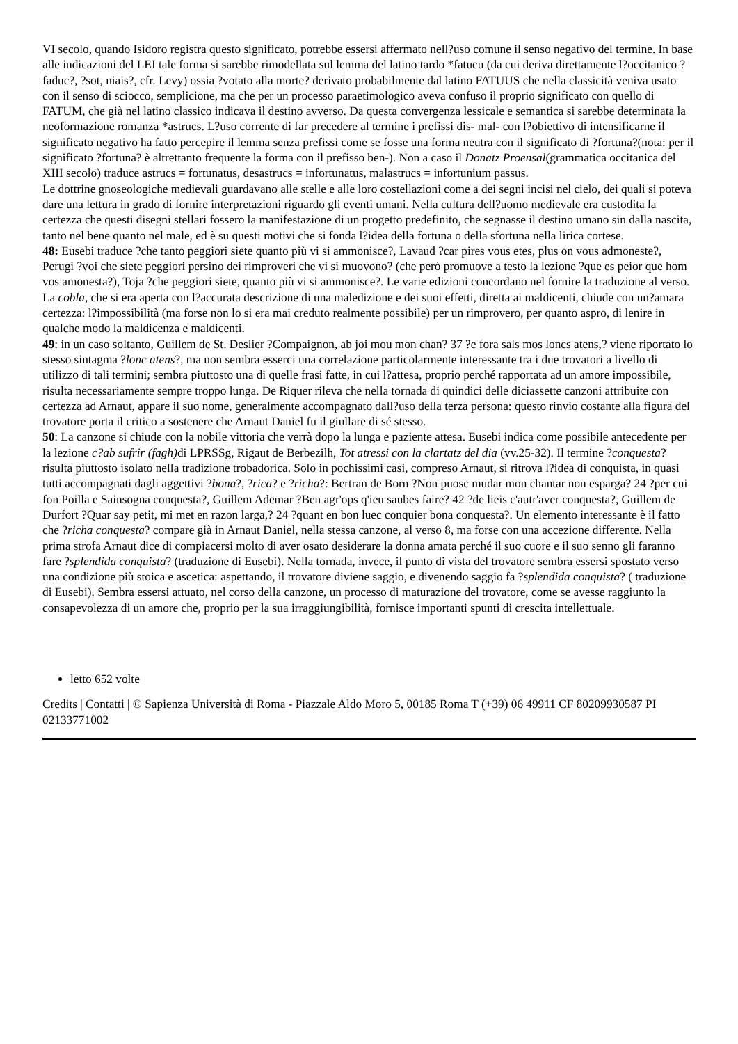VI secolo, quando Isidoro registra questo significato, potrebbe essersi affermato nell?uso comune il senso negativo del termine. In base alle indicazioni del LEI tale forma si sarebbe rimodellata sul lemma del latino tardo *fatucu (da cui deriva direttamente l?occitanico ?faduc?, ?sot, niais?, cfr. Levy) ossia ?votato alla morte? derivato probabilmente dal latino FATUUS che nella classicità veniva usato con il senso di sciocco, semplicione, ma che per un processo paraetimologico aveva confuso il proprio significato con quello di FATUM, che già nel latino classico indicava il destino avverso. Da questa convergenza lessicale e semantica si sarebbe determinata la neoformazione romanza *astrucs. L?uso corrente di far precedere al termine i prefissi dis- mal- con l?obiettivo di intensificarne il significato negativo ha fatto percepire il lemma senza prefissi come se fosse una forma neutra con il significato di ?fortuna?(nota: per il significato ?fortuna? è altrettanto frequente la forma con il prefisso ben-). Non a caso il Donatz Proensal(grammatica occitanica del XIII secolo) traduce astrucs = fortunatus, desastrucs = infortunatus, malastrucs = infortunium passus.
Le dottrine gnoseologiche medievali guardavano alle stelle e alle loro costellazioni come a dei segni incisi nel cielo, dei quali si poteva dare una lettura in grado di fornire interpretazioni riguardo gli eventi umani. Nella cultura dell?uomo medievale era custodita la certezza che questi disegni stellari fossero la manifestazione di un progetto predefinito, che segnasse il destino umano sin dalla nascita, tanto nel bene quanto nel male, ed è su questi motivi che si fonda l?idea della fortuna o della sfortuna nella lirica cortese.
48: Eusebi traduce ?che tanto peggiori siete quanto più vi si ammonisce?, Lavaud ?car pires vous etes, plus on vous admoneste?, Perugi ?voi che siete peggiori persino dei rimproveri che vi si muovono? (che però promuove a testo la lezione ?que es peior que hom vos amonesta?), Toja ?che peggiori siete, quanto più vi si ammonisce?. Le varie edizioni concordano nel fornire la traduzione al verso. La cobla, che si era aperta con l?accurata descrizione di una maledizione e dei suoi effetti, diretta ai maldicenti, chiude con un?amara certezza: l?impossibilità (ma forse non lo si era mai creduto realmente possibile) per un rimprovero, per quanto aspro, di lenire in qualche modo la maldicenza e maldicenti.
49: in un caso soltanto, Guillem de St. Deslier ?Compaignon, ab joi mou mon chan? 37 ?e fora sals mos loncs atens,? viene riportato lo stesso sintagma ?lonc atens?, ma non sembra esserci una correlazione particolarmente interessante tra i due trovatori a livello di utilizzo di tali termini; sembra piuttosto una di quelle frasi fatte, in cui l?attesa, proprio perché rapportata ad un amore impossibile, risulta necessariamente sempre troppo lunga. De Riquer rileva che nella tornada di quindici delle diciassette canzoni attribuite con certezza ad Arnaut, appare il suo nome, generalmente accompagnato dall?uso della terza persona: questo rinvio costante alla figura del trovatore porta il critico a sostenere che Arnaut Daniel fu il giullare di sé stesso.
50: La canzone si chiude con la nobile vittoria che verrà dopo la lunga e paziente attesa. Eusebi indica come possibile antecedente per la lezione c?ab sufrir (fagh) di LPRSSg, Rigaut de Berbezilh, Tot atressi con la clartatz del dia (vv.25-32). Il termine ?conquesta? risulta piuttosto isolato nella tradizione trobadorica. Solo in pochissimi casi, compreso Arnaut, si ritrova l?idea di conquista, in quasi tutti accompagnati dagli aggettivi ?bona?, ?rica? e ?richa?: Bertran de Born ?Non puosc mudar mon chantar non esparga? 24 ?per cui fon Poilla e Sainsogna conquesta?, Guillem Ademar ?Ben agr'ops q'ieu saubes faire? 42 ?de lieis c'autr'aver conquesta?, Guillem de Durfort ?Quar say petit, mi met en razon larga,? 24 ?quant en bon luec conquier bona conquesta?. Un elemento interessante è il fatto che ?richa conquesta? compare già in Arnaut Daniel, nella stessa canzone, al verso 8, ma forse con una accezione differente. Nella prima strofa Arnaut dice di compiacersi molto di aver osato desiderare la donna amata perché il suo cuore e il suo senno gli faranno fare ?splendida conquista? (traduzione di Eusebi). Nella tornada, invece, il punto di vista del trovatore sembra essersi spostato verso una condizione più stoica e ascetica: aspettando, il trovatore diviene saggio, e divenendo saggio fa ?splendida conquista? ( traduzione di Eusebi). Sembra essersi attuato, nel corso della canzone, un processo di maturazione del trovatore, come se avesse raggiunto la consapevolezza di un amore che, proprio per la sua irraggiungibilità, fornisce importanti spunti di crescita intellettuale.
letto 652 volte
Credits | Contatti | © Sapienza Università di Roma - Piazzale Aldo Moro 5, 00185 Roma T (+39) 06 49911 CF 80209930587 PI 02133771002